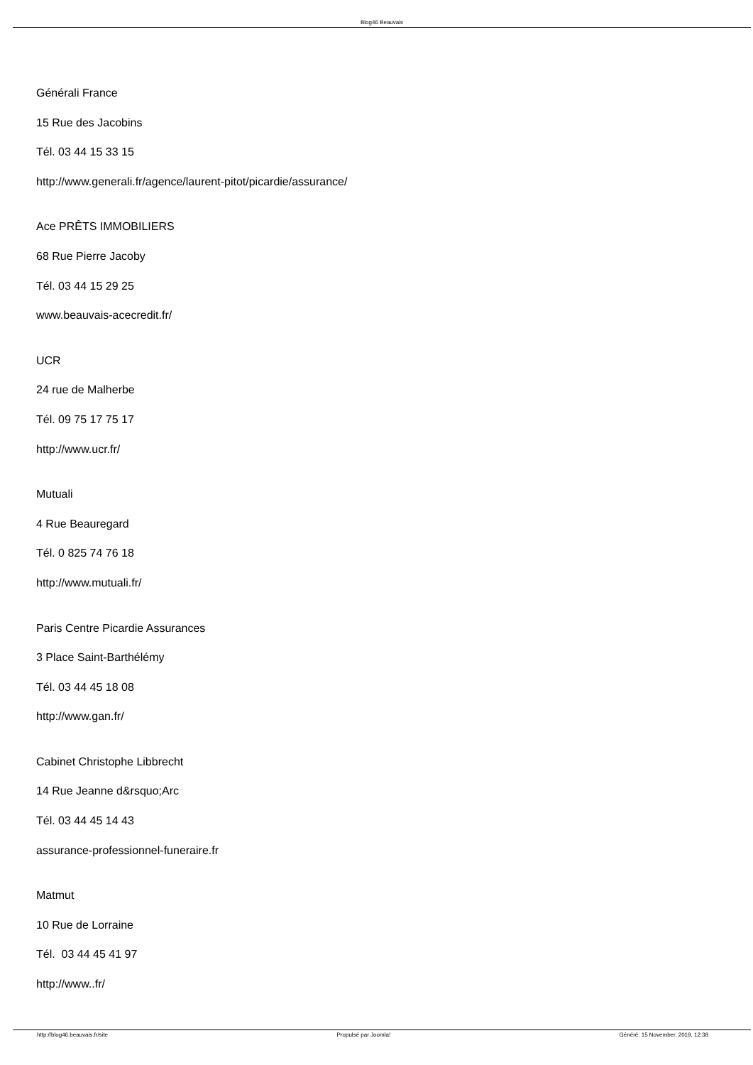Blog46 Beauvais
Générali France
15 Rue des Jacobins
Tél. 03 44 15 33 15
http://www.generali.fr/agence/laurent-pitot/picardie/assurance/
Ace PRÊTS IMMOBILIERS
68 Rue Pierre Jacoby
Tél. 03 44 15 29 25
www.beauvais-acecredit.fr/
UCR
24 rue de Malherbe
Tél. 09 75 17 75 17
http://www.ucr.fr/
Mutuali
4 Rue Beauregard
Tél. 0 825 74 76 18
http://www.mutuali.fr/
Paris Centre Picardie Assurances
3 Place Saint-Barthélémy
Tél. 03 44 45 18 08
http://www.gan.fr/
Cabinet Christophe Libbrecht
14 Rue Jeanne d&rsquo;Arc
Tél. 03 44 45 14 43
assurance-professionnel-funeraire.fr
Matmut
10 Rue de Lorraine
Tél. 03 44 45 41 97
http://www..fr/
http://blog46.beauvais.fr/site Propulsé par Joomla! Généré: 15 November, 2019, 12:38